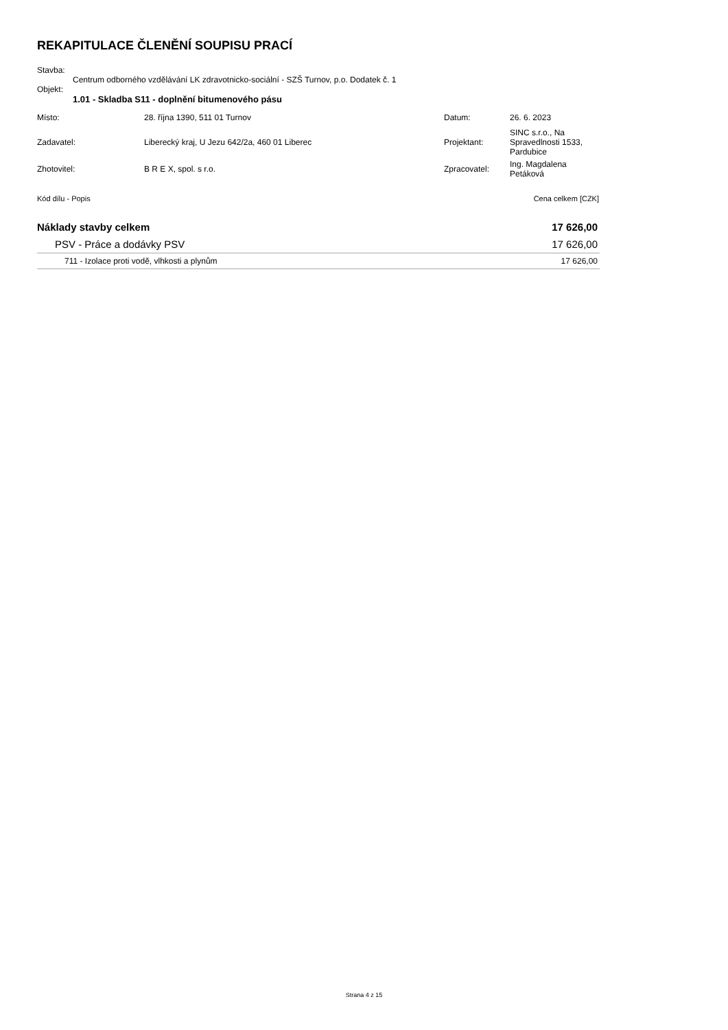REKAPITULACE ČLENĚNÍ SOUPISU PRACÍ
Stavba:
Centrum odborného vzdělávání LK zdravotnicko-sociální - SZŠ Turnov, p.o. Dodatek č. 1
Objekt:
1.01 - Skladba S11 - doplnění bitumenového pásu
| Místo: | 28. října 1390, 511 01 Turnov | Datum: | 26. 6. 2023 |
| Zadavatel: | Liberecký kraj, U Jezu 642/2a, 460 01 Liberec | Projektant: | SINC s.r.o., Na Spravedlnosti 1533, Pardubice |
| Zhotovitel: | B R E X, spol. s r.o. | Zpracovatel: | Ing. Magdalena Petáková |
| Kód dílu - Popis | Cena celkem [CZK] |
| --- | --- |
| Náklady stavby celkem | 17 626,00 |
| PSV - Práce a dodávky PSV | 17 626,00 |
| 711 - Izolace proti vodě, vlhkosti a plynům | 17 626,00 |
Strana 4 z 15